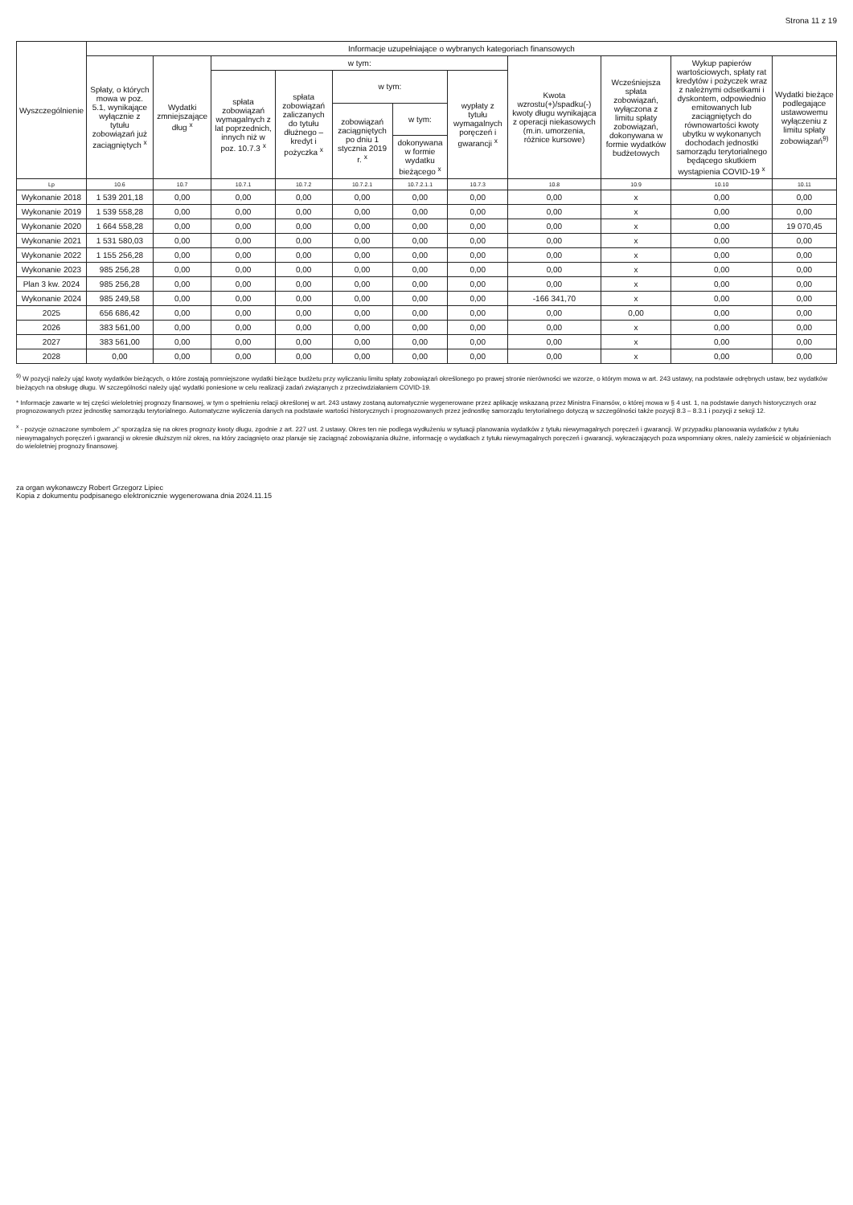Strona 11 z 19
| Wyszczególnienie | Informacje uzupełniające o wybranych kategoriach finansowych | | | | | | | | | | |
| --- | --- | --- | --- | --- | --- | --- | --- | --- | --- | --- | --- |
| | Spłaty, o których mowa w poz. 5.1, wynikające wyłącznie z tytułu zobowiązań już zaciągniętych <sup>x</sup> | Wydatki zmniejszające dług <sup>x</sup> | w tym: | | | | | Kwota wzrostu(+)/spadku(-) kwoty długu wynikająca z operacji niekasowych (m.in. umorzenia, różnice kursowe) | Wcześniejsza spłata zobowiązań, wyłączona z limitu spłaty zobowiązań, dokonywana w formie wydatków budżetowych | Wykup papierów wartościowych, spłaty rat kredytów i pożyczek wraz z należnymi odsetkami i dyskontem, odpowiednio emitowanych lub zaciągniętych do równowartości kwoty ubytku w wykonanych dochodach jednostki samorządu terytorialnego będącego skutkiem wystąpienia COVID-19 <sup>x</sup> | Wydatki bieżące podlegające ustawowemu wyłączeniu z limitu spłaty zobowiązań<sup>9)</sup> |
| | | | spłata zobowiązań wymagalnych z lat poprzednich, innych niż w poz. 10.7.3 <sup>x</sup> | spłata zobowiązań zaliczanych do tytułu dłużnego – kredyt i pożyczka <sup>x</sup> | w tym: | | wypłaty z tytułu wymagalnych poręczeń i gwarancji <sup>x</sup> | | | | |
| | | | | | zobowiązań zaciągniętych po dniu 1 stycznia 2019 r. <sup>x</sup> | w tym: | | | | | |
| | | | | | | dokonywana w formie wydatku bieżącego <sup>x</sup> | | | | | |
| Lp | 10.6 | 10.7 | 10.7.1 | 10.7.2 | 10.7.2.1 | 10.7.2.1.1 | 10.7.3 | 10.8 | 10.9 | 10.10 | 10.11 |
| Wykonanie 2018 | 1 539 201,18 | 0,00 | 0,00 | 0,00 | 0,00 | 0,00 | 0,00 | 0,00 | x | 0,00 | 0,00 |
| Wykonanie 2019 | 1 539 558,28 | 0,00 | 0,00 | 0,00 | 0,00 | 0,00 | 0,00 | 0,00 | x | 0,00 | 0,00 |
| Wykonanie 2020 | 1 664 558,28 | 0,00 | 0,00 | 0,00 | 0,00 | 0,00 | 0,00 | 0,00 | x | 0,00 | 19 070,45 |
| Wykonanie 2021 | 1 531 580,03 | 0,00 | 0,00 | 0,00 | 0,00 | 0,00 | 0,00 | 0,00 | x | 0,00 | 0,00 |
| Wykonanie 2022 | 1 155 256,28 | 0,00 | 0,00 | 0,00 | 0,00 | 0,00 | 0,00 | 0,00 | x | 0,00 | 0,00 |
| Wykonanie 2023 | 985 256,28 | 0,00 | 0,00 | 0,00 | 0,00 | 0,00 | 0,00 | 0,00 | x | 0,00 | 0,00 |
| Plan 3 kw. 2024 | 985 256,28 | 0,00 | 0,00 | 0,00 | 0,00 | 0,00 | 0,00 | 0,00 | x | 0,00 | 0,00 |
| Wykonanie 2024 | 985 249,58 | 0,00 | 0,00 | 0,00 | 0,00 | 0,00 | 0,00 | -166 341,70 | x | 0,00 | 0,00 |
| 2025 | 656 686,42 | 0,00 | 0,00 | 0,00 | 0,00 | 0,00 | 0,00 | 0,00 | 0,00 | 0,00 | 0,00 |
| 2026 | 383 561,00 | 0,00 | 0,00 | 0,00 | 0,00 | 0,00 | 0,00 | 0,00 | x | 0,00 | 0,00 |
| 2027 | 383 561,00 | 0,00 | 0,00 | 0,00 | 0,00 | 0,00 | 0,00 | 0,00 | x | 0,00 | 0,00 |
| 2028 | 0,00 | 0,00 | 0,00 | 0,00 | 0,00 | 0,00 | 0,00 | 0,00 | x | 0,00 | 0,00 |
<sup>9)</sup> W pozycji należy ująć kwoty wydatków bieżących, o które zostają pomniejszone wydatki bieżące budżetu przy wyliczaniu limitu spłaty zobowiązań określonego po prawej stronie nierówności we wzorze, o którym mowa w art. 243 ustawy, na podstawie odrębnych ustaw, bez wydatków bieżących na obsługę długu. W szczególności należy ująć wydatki poniesione w celu realizacji zadań związanych z przeciwdziałaniem COVID-19.
* Informacje zawarte w tej części wieloletniej prognozy finansowej, w tym o spełnieniu relacji określonej w art. 243 ustawy zostaną automatycznie wygenerowane przez aplikację wskazaną przez Ministra Finansów, o której mowa w § 4 ust. 1, na podstawie danych historycznych oraz prognozowanych przez jednostkę samorządu terytorialnego. Automatyczne wyliczenia danych na podstawie wartości historycznych i prognozowanych przez jednostkę samorządu terytorialnego dotyczą w szczególności także pozycji 8.3 – 8.3.1 i pozycji z sekcji 12.
<sup>x</sup> - pozycje oznaczone symbolem „x” sporządza się na okres prognozy kwoty długu, zgodnie z art. 227 ust. 2 ustawy. Okres ten nie podlega wydłużeniu w sytuacji planowania wydatków z tytułu niewymagalnych poręczeń i gwarancji. W przypadku planowania wydatków z tytułu niewymagalnych poręczeń i gwarancji w okresie dłuższym niż okres, na który zaciągnięto oraz planuje się zaciągnąć zobowiązania dłużne, informację o wydatkach z tytułu niewymagalnych poręczeń i gwarancji, wykraczających poza wspomniany okres, należy zamieścić w objaśnieniach do wieloletniej prognozy finansowej.
za organ wykonawczy Robert Grzegorz Lipiec
Kopia z dokumentu podpisanego elektronicznie wygenerowana dnia 2024.11.15